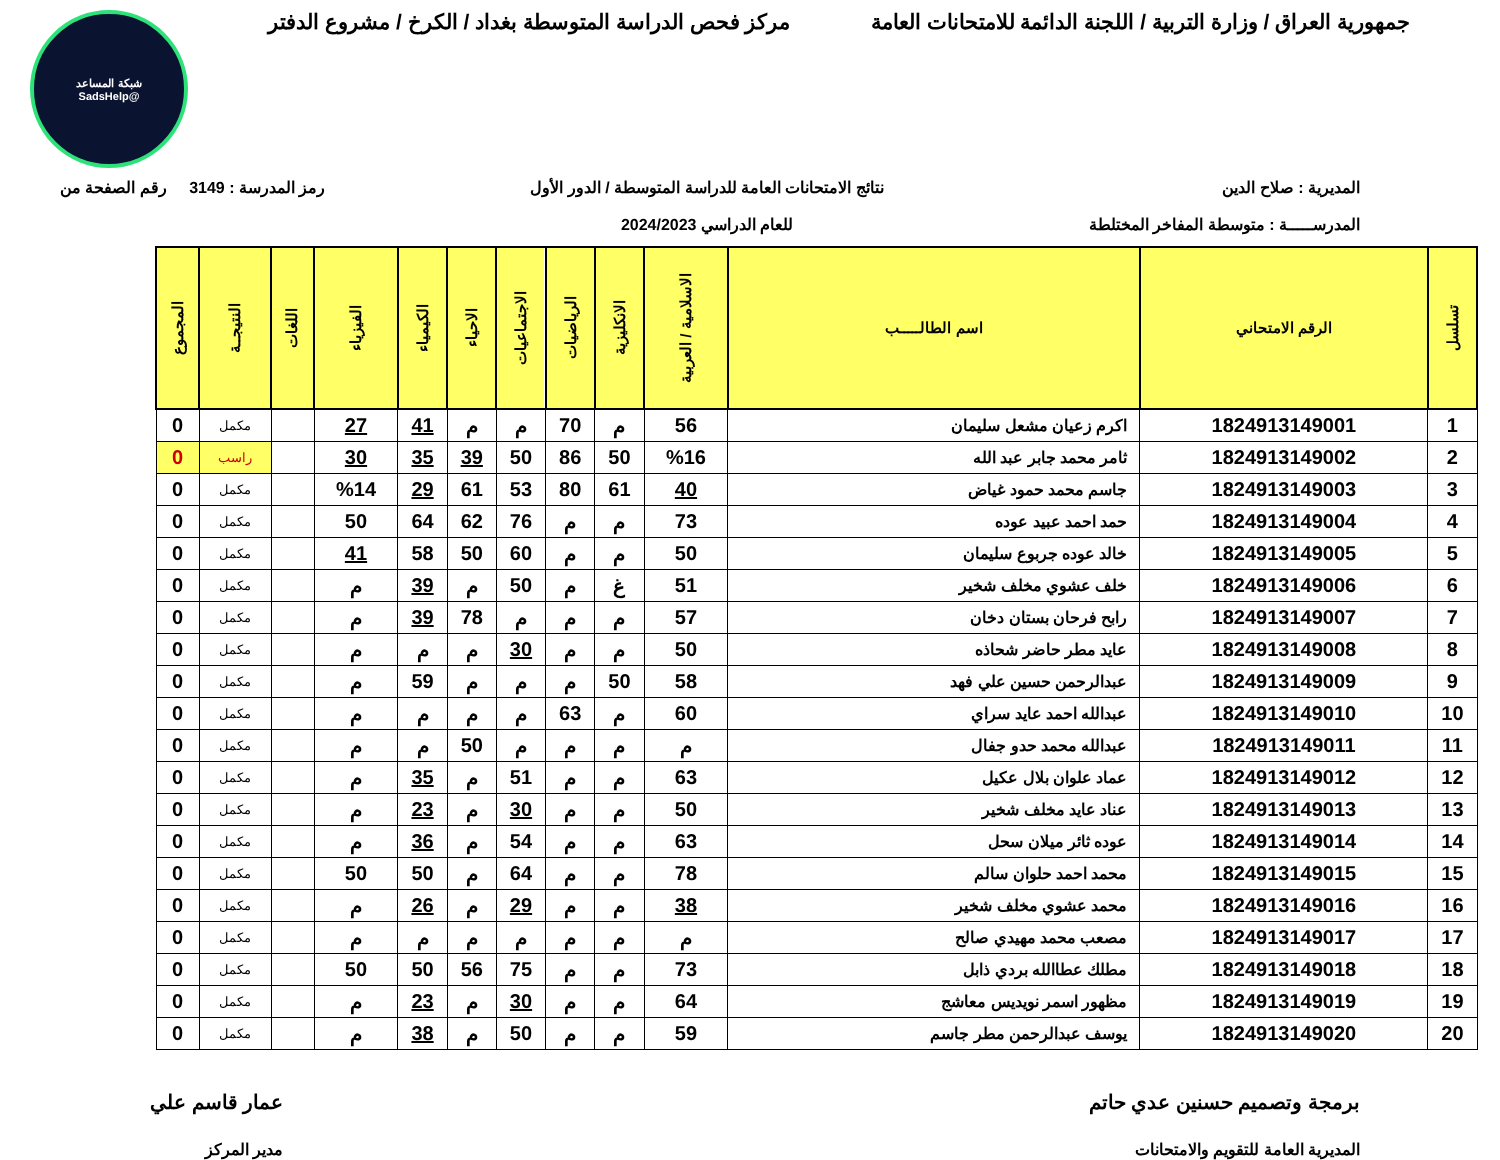جمهورية العراق / وزارة التربية / اللجنة الدائمة للامتحانات العامة
مركز فحص الدراسة المتوسطة بغداد / الكرخ / مشروع الدفتر
شبكة المساعد
@SadsHelp
المديرية : صلاح الدين
المدرســـــة : متوسطة المفاخر المختلطة
نتائج الامتحانات العامة للدراسة المتوسطة / الدور الأول
للعام الدراسي 2024/2023
رمز المدرسة : 3149 رقم الصفحة من
| تسلسل | الرقم الامتحاني | اسم الطالـــــب | الاسلامية / العربية | الانكليزية | الرياضيات | الاجتماعيات | الاحياء | الكيمياء | الفيزياء | اللغات | النتيجــة | المجموع |
| --- | --- | --- | --- | --- | --- | --- | --- | --- | --- | --- | --- | --- |
| 1 | 1824913149001 | اكرم زعيان مشعل سليمان | 56 | م | 70 | م | م | 41 | 27 | | مكمل | 0 |
| 2 | 1824913149002 | ثامر محمد جابر عبد الله | %16 | 50 | 86 | 50 | 39 | 35 | 30 | | راسب | 0 |
| 3 | 1824913149003 | جاسم محمد حمود غياض | 40 | 61 | 80 | 53 | 61 | 29 | %14 | | مكمل | 0 |
| 4 | 1824913149004 | حمد احمد عبيد عوده | 73 | م | م | 76 | 62 | 64 | 50 | | مكمل | 0 |
| 5 | 1824913149005 | خالد عوده جربوع سليمان | 50 | م | م | 60 | 50 | 58 | 41 | | مكمل | 0 |
| 6 | 1824913149006 | خلف عشوي مخلف شخير | 51 | غ | م | 50 | م | 39 | م | | مكمل | 0 |
| 7 | 1824913149007 | رابح فرحان بستان دخان | 57 | م | م | م | 78 | 39 | م | | مكمل | 0 |
| 8 | 1824913149008 | عايد مطر حاضر شحاذه | 50 | م | م | 30 | م | م | م | | مكمل | 0 |
| 9 | 1824913149009 | عبدالرحمن حسين علي فهد | 58 | 50 | م | م | م | 59 | م | | مكمل | 0 |
| 10 | 1824913149010 | عبدالله احمد عايد سراي | 60 | م | 63 | م | م | م | م | | مكمل | 0 |
| 11 | 1824913149011 | عبدالله محمد حدو جفال | م | م | م | م | 50 | م | م | | مكمل | 0 |
| 12 | 1824913149012 | عماد علوان بلال عكيل | 63 | م | م | 51 | م | 35 | م | | مكمل | 0 |
| 13 | 1824913149013 | عناد عايد مخلف شخير | 50 | م | م | 30 | م | 23 | م | | مكمل | 0 |
| 14 | 1824913149014 | عوده ثائر ميلان سحل | 63 | م | م | 54 | م | 36 | م | | مكمل | 0 |
| 15 | 1824913149015 | محمد احمد حلوان سالم | 78 | م | م | 64 | م | 50 | 50 | | مكمل | 0 |
| 16 | 1824913149016 | محمد عشوي مخلف شخير | 38 | م | م | 29 | م | 26 | م | | مكمل | 0 |
| 17 | 1824913149017 | مصعب محمد مهيدي صالح | م | م | م | م | م | م | م | | مكمل | 0 |
| 18 | 1824913149018 | مطلك عطاالله بردي ذابل | 73 | م | م | 75 | 56 | 50 | 50 | | مكمل | 0 |
| 19 | 1824913149019 | مظهور اسمر نويديس معاشج | 64 | م | م | 30 | م | 23 | م | | مكمل | 0 |
| 20 | 1824913149020 | يوسف عبدالرحمن مطر جاسم | 59 | م | م | 50 | م | 38 | م | | مكمل | 0 |
برمجة وتصميم حسنين عدي حاتم
المديرية العامة للتقويم والامتحانات
عمار قاسم علي
مدير المركز